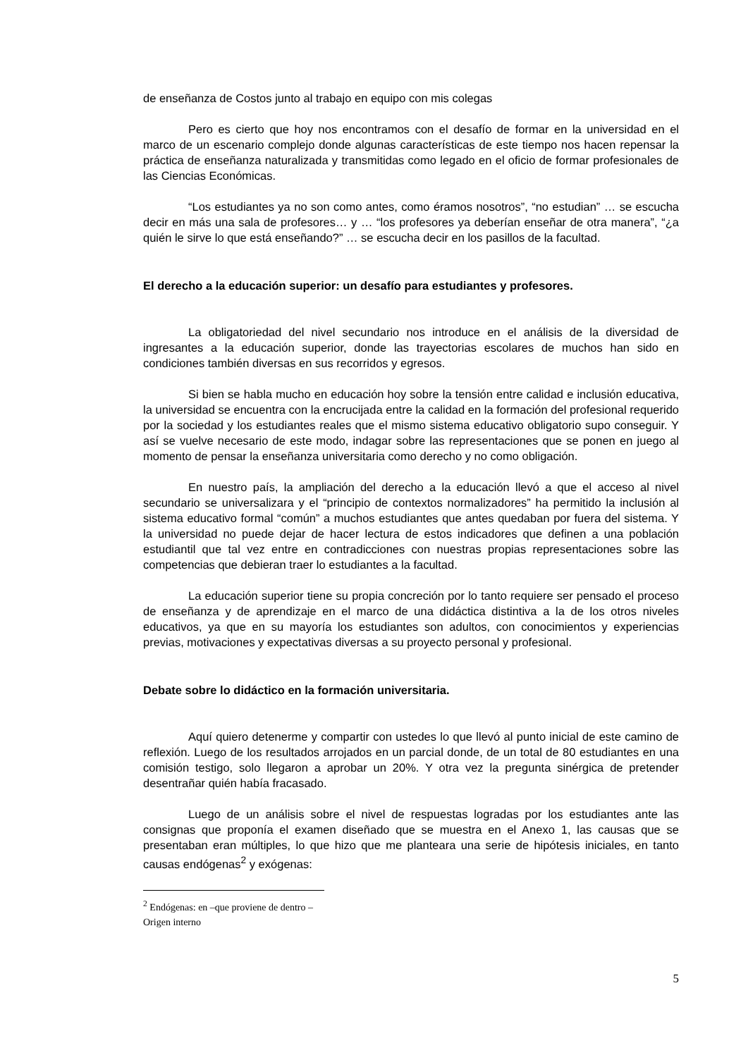de enseñanza de Costos junto al trabajo en equipo con mis colegas
Pero es cierto que hoy nos encontramos con el desafío de formar en la universidad en el marco de un escenario complejo donde algunas características de este tiempo nos hacen repensar la práctica de enseñanza naturalizada y transmitidas como legado en el oficio de formar profesionales de las Ciencias Económicas.
“Los estudiantes ya no son como antes, como éramos nosotros”, “no estudian” … se escucha decir en más una sala de profesores… y … “los profesores ya deberían enseñar de otra manera”, “¿a quién le sirve lo que está enseñando?” … se escucha decir en los pasillos de la facultad.
El derecho a la educación superior: un desafío para estudiantes y profesores.
La obligatoriedad del nivel secundario nos introduce en el análisis de la diversidad de ingresantes a la educación superior, donde las trayectorias escolares de muchos han sido en condiciones también diversas en sus recorridos y egresos.
Si bien se habla mucho en educación hoy sobre la tensión entre calidad e inclusión educativa, la universidad se encuentra con la encrucijada entre la calidad en la formación del profesional requerido por la sociedad y los estudiantes reales que el mismo sistema educativo obligatorio supo conseguir. Y así se vuelve necesario de este modo, indagar sobre las representaciones que se ponen en juego al momento de pensar la enseñanza universitaria como derecho y no como obligación.
En nuestro país, la ampliación del derecho a la educación llevó a que el acceso al nivel secundario se universalizara y el “principio de contextos normalizadores” ha permitido la inclusión al sistema educativo formal “común” a muchos estudiantes que antes quedaban por fuera del sistema. Y la universidad no puede dejar de hacer lectura de estos indicadores que definen a una población estudiantil que tal vez entre en contradicciones con nuestras propias representaciones sobre las competencias que debieran traer lo estudiantes a la facultad.
La educación superior tiene su propia concreción por lo tanto requiere ser pensado el proceso de enseñanza y de aprendizaje en el marco de una didáctica distintiva a la de los otros niveles educativos, ya que en su mayoría los estudiantes son adultos, con conocimientos y experiencias previas, motivaciones y expectativas diversas a su proyecto personal y profesional.
Debate sobre lo didáctico en la formación universitaria.
Aquí quiero detenerme y compartir con ustedes lo que llevó al punto inicial de este camino de reflexión. Luego de los resultados arrojados en un parcial donde, de un total de 80 estudiantes en una comisión testigo, solo llegaron a aprobar un 20%. Y otra vez la pregunta sinérgica de pretender desentrañar quién había fracasado.
Luego de un análisis sobre el nivel de respuestas logradas por los estudiantes ante las consignas que proponía el examen diseñado que se muestra en el Anexo 1, las causas que se presentaban eran múltiples, lo que hizo que me planteara una serie de hipótesis iniciales, en tanto causas endógenas<sup>2</sup> y exógenas:
<sup>2</sup> Endógenas: en –que proviene de dentro – Origen interno
5